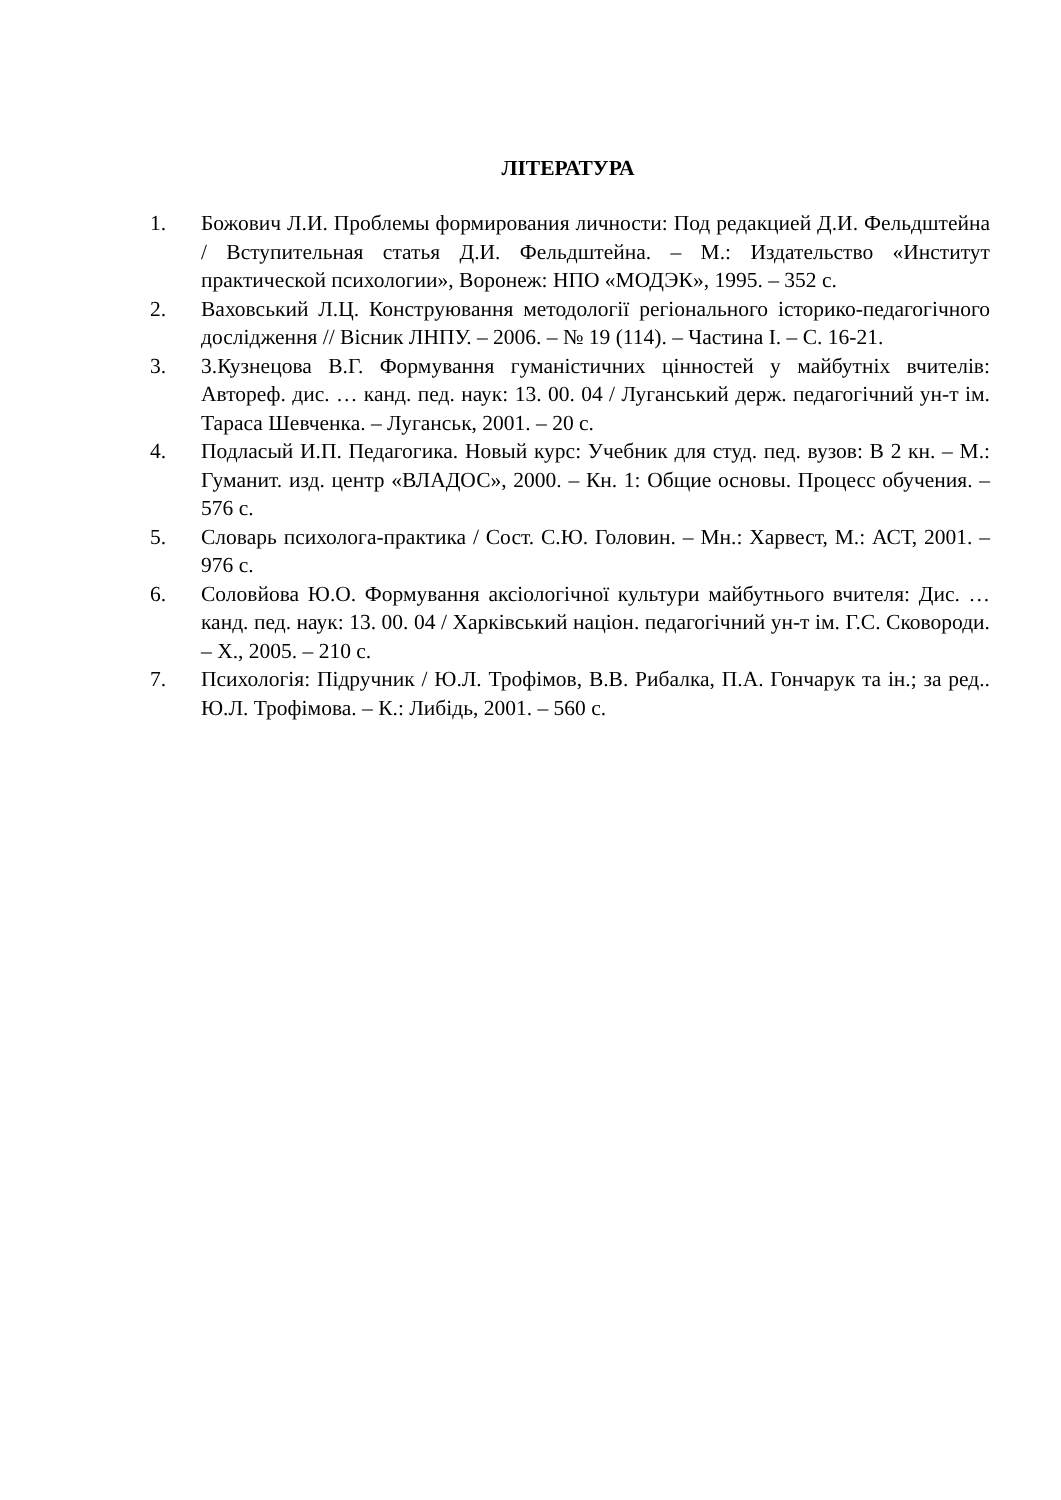ЛІТЕРАТУРА
1. Божович Л.И. Проблемы формирования личности: Под редакцией Д.И. Фельдштейна / Вступительная статья Д.И. Фельдштейна. – М.: Издательство «Институт практической психологии», Воронеж: НПО «МОДЭК», 1995. – 352 с.
2. Ваховський Л.Ц. Конструювання методології регіонального історико-педагогічного дослідження // Вісник ЛНПУ. – 2006. – № 19 (114). – Частина І. – С. 16-21.
3. 3.Кузнецова В.Г. Формування гуманістичних цінностей у майбутніх вчителів: Автореф. дис. … канд. пед. наук: 13. 00. 04 / Луганський держ. педагогічний ун-т ім. Тараса Шевченка. – Луганськ, 2001. – 20 с.
4. Подласый И.П. Педагогика. Новый курс: Учебник для студ. пед. вузов: В 2 кн. – М.: Гуманит. изд. центр «ВЛАДОС», 2000. – Кн. 1: Общие основы. Процесс обучения. – 576 с.
5. Словарь психолога-практика / Сост. С.Ю. Головин. – Мн.: Харвест, М.: АСТ, 2001. – 976 с.
6. Соловйова Ю.О. Формування аксіологічної культури майбутнього вчителя: Дис. … канд. пед. наук: 13. 00. 04 / Харківський націон. педагогічний ун-т ім. Г.С. Сковороди. – Х., 2005. – 210 с.
7. Психологія: Підручник / Ю.Л. Трофімов, В.В. Рибалка, П.А. Гончарук та ін.; за ред.. Ю.Л. Трофімова. – К.: Либідь, 2001. – 560 с.